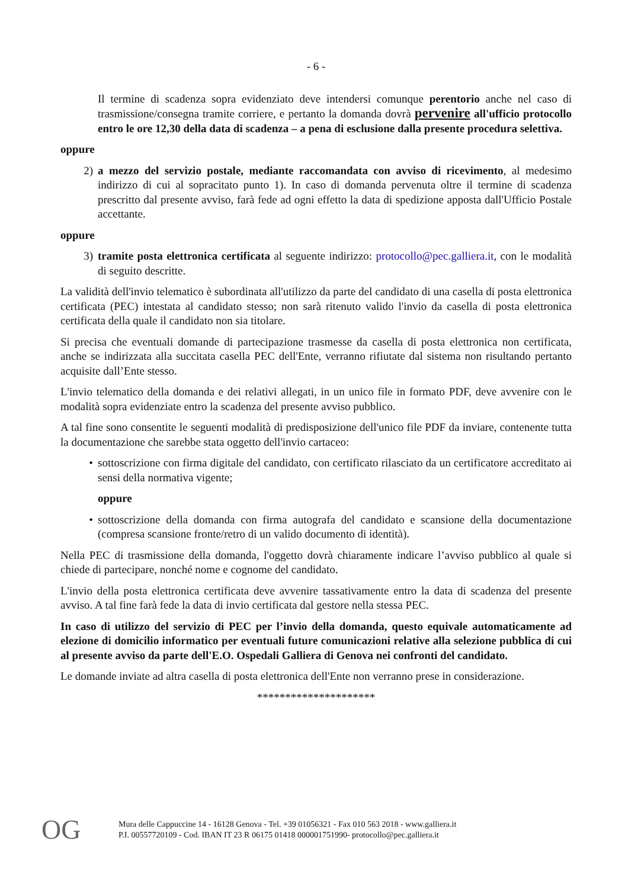- 6 -
Il termine di scadenza sopra evidenziato deve intendersi comunque perentorio anche nel caso di trasmissione/consegna tramite corriere, e pertanto la domanda dovrà pervenire all'ufficio protocollo entro le ore 12,30 della data di scadenza – a pena di esclusione dalla presente procedura selettiva.
oppure
2) a mezzo del servizio postale, mediante raccomandata con avviso di ricevimento, al medesimo indirizzo di cui al sopracitato punto 1). In caso di domanda pervenuta oltre il termine di scadenza prescritto dal presente avviso, farà fede ad ogni effetto la data di spedizione apposta dall'Ufficio Postale accettante.
oppure
3) tramite posta elettronica certificata al seguente indirizzo: protocollo@pec.galliera.it, con le modalità di seguito descritte.
La validità dell'invio telematico è subordinata all'utilizzo da parte del candidato di una casella di posta elettronica certificata (PEC) intestata al candidato stesso; non sarà ritenuto valido l'invio da casella di posta elettronica certificata della quale il candidato non sia titolare.
Si precisa che eventuali domande di partecipazione trasmesse da casella di posta elettronica non certificata, anche se indirizzata alla succitata casella PEC dell'Ente, verranno rifiutate dal sistema non risultando pertanto acquisite dall’Ente stesso.
L'invio telematico della domanda e dei relativi allegati, in un unico file in formato PDF, deve avvenire con le modalità sopra evidenziate entro la scadenza del presente avviso pubblico.
A tal fine sono consentite le seguenti modalità di predisposizione dell'unico file PDF da inviare, contenente tutta la documentazione che sarebbe stata oggetto dell'invio cartaceo:
• sottoscrizione con firma digitale del candidato, con certificato rilasciato da un certificatore accreditato ai sensi della normativa vigente;
oppure
• sottoscrizione della domanda con firma autografa del candidato e scansione della documentazione (compresa scansione fronte/retro di un valido documento di identità).
Nella PEC di trasmissione della domanda, l'oggetto dovrà chiaramente indicare l’avviso pubblico al quale si chiede di partecipare, nonché nome e cognome del candidato.
L'invio della posta elettronica certificata deve avvenire tassativamente entro la data di scadenza del presente avviso. A tal fine farà fede la data di invio certificata dal gestore nella stessa PEC.
In caso di utilizzo del servizio di PEC per l’invio della domanda, questo equivale automaticamente ad elezione di domicilio informatico per eventuali future comunicazioni relative alla selezione pubblica di cui al presente avviso da parte dell'E.O. Ospedali Galliera di Genova nei confronti del candidato.
Le domande inviate ad altra casella di posta elettronica dell'Ente non verranno prese in considerazione.
*********************
OG
Mura delle Cappuccine 14 - 16128 Genova - Tel. +39 01056321 - Fax 010 563 2018 - www.galliera.it
P.I. 00557720109 - Cod. IBAN IT 23 R 06175 01418 000001751990- protocollo@pec.galliera.it